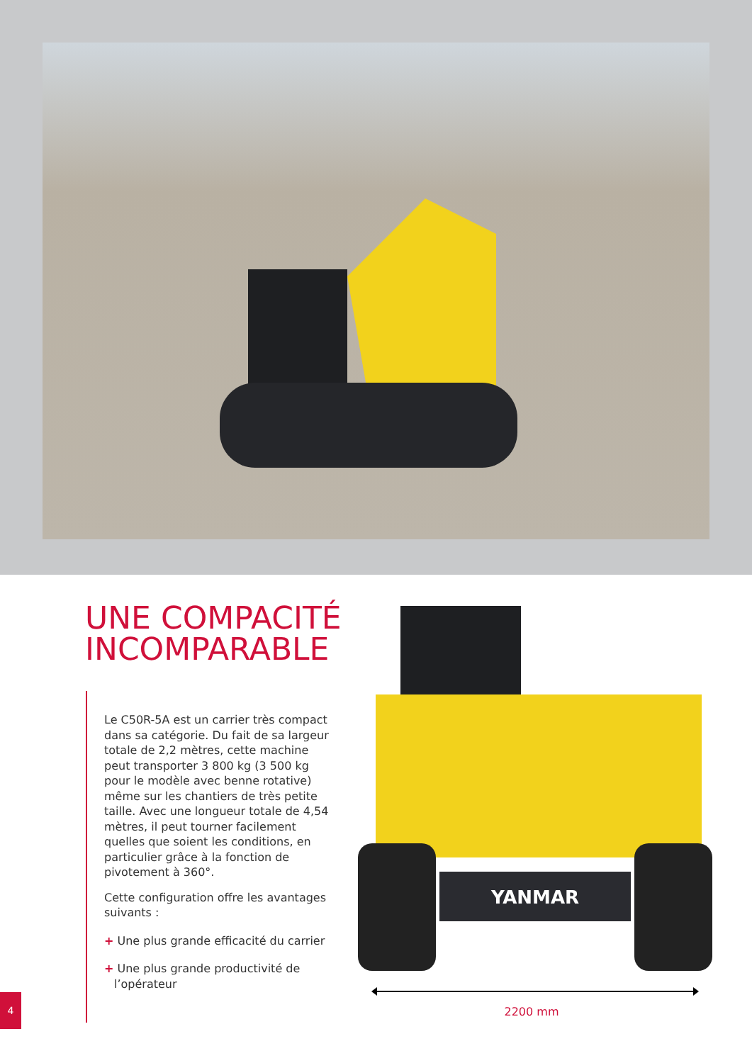UNE COMPACITÉ
INCOMPARABLE
Le C50R-5A est un carrier très compact dans sa catégorie. Du fait de sa largeur totale de 2,2 mètres, cette machine peut transporter 3 800 kg (3 500 kg pour le modèle avec benne rotative) même sur les chantiers de très petite taille. Avec une longueur totale de 4,54 mètres, il peut tourner facilement quelles que soient les conditions, en particulier grâce à la fonction de pivotement à 360°.
Cette configuration offre les avantages suivants :
+ Une plus grande efficacité du carrier
+ Une plus grande productivité de l’opérateur
YANMAR
2200 mm
4